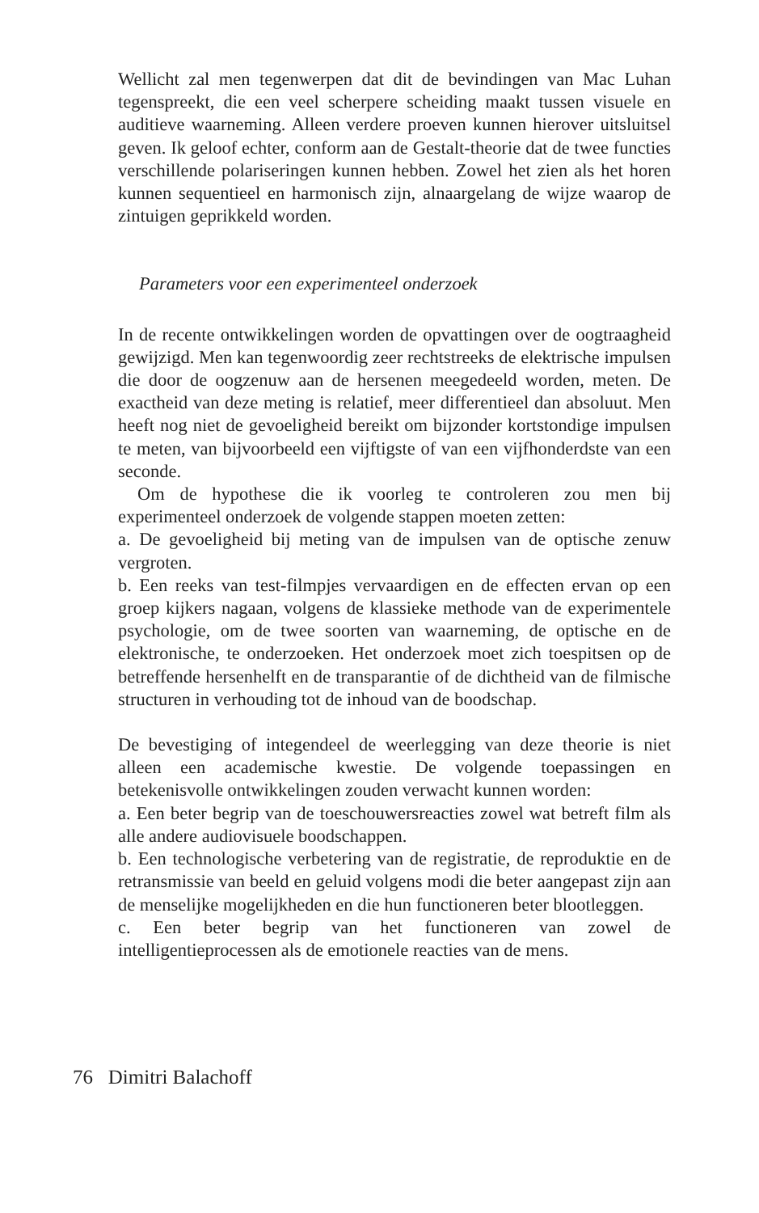Wellicht zal men tegenwerpen dat dit de bevindingen van Mac Luhan tegenspreekt, die een veel scherpere scheiding maakt tussen visuele en auditieve waarneming. Alleen verdere proeven kunnen hierover uitsluitsel geven. Ik geloof echter, conform aan de Gestalt-theorie dat de twee functies verschillende polariseringen kunnen hebben. Zowel het zien als het horen kunnen sequentieel en harmonisch zijn, alnaargelang de wijze waarop de zintuigen geprikkeld worden.
Parameters voor een experimenteel onderzoek
In de recente ontwikkelingen worden de opvattingen over de oogtraagheid gewijzigd. Men kan tegenwoordig zeer rechtstreeks de elektrische impulsen die door de oogzenuw aan de hersenen meegedeeld worden, meten. De exactheid van deze meting is relatief, meer differentieel dan absoluut. Men heeft nog niet de gevoeligheid bereikt om bijzonder kortstondige impulsen te meten, van bijvoorbeeld een vijftigste of van een vijfhonderdste van een seconde.
Om de hypothese die ik voorleg te controleren zou men bij experimenteel onderzoek de volgende stappen moeten zetten:
a. De gevoeligheid bij meting van de impulsen van de optische zenuw vergroten.
b. Een reeks van test-filmpjes vervaardigen en de effecten ervan op een groep kijkers nagaan, volgens de klassieke methode van de experimentele psychologie, om de twee soorten van waarneming, de optische en de elektronische, te onderzoeken. Het onderzoek moet zich toespitsen op de betreffende hersenhelft en de transparantie of de dichtheid van de filmische structuren in verhouding tot de inhoud van de boodschap.
De bevestiging of integendeel de weerlegging van deze theorie is niet alleen een academische kwestie. De volgende toepassingen en betekenisvolle ontwikkelingen zouden verwacht kunnen worden:
a. Een beter begrip van de toeschouwersreacties zowel wat betreft film als alle andere audiovisuele boodschappen.
b. Een technologische verbetering van de registratie, de reproduktie en de retransmissie van beeld en geluid volgens modi die beter aangepast zijn aan de menselijke mogelijkheden en die hun functioneren beter blootleggen.
c. Een beter begrip van het functioneren van zowel de intelligentieprocessen als de emotionele reacties van de mens.
76 Dimitri Balachoff